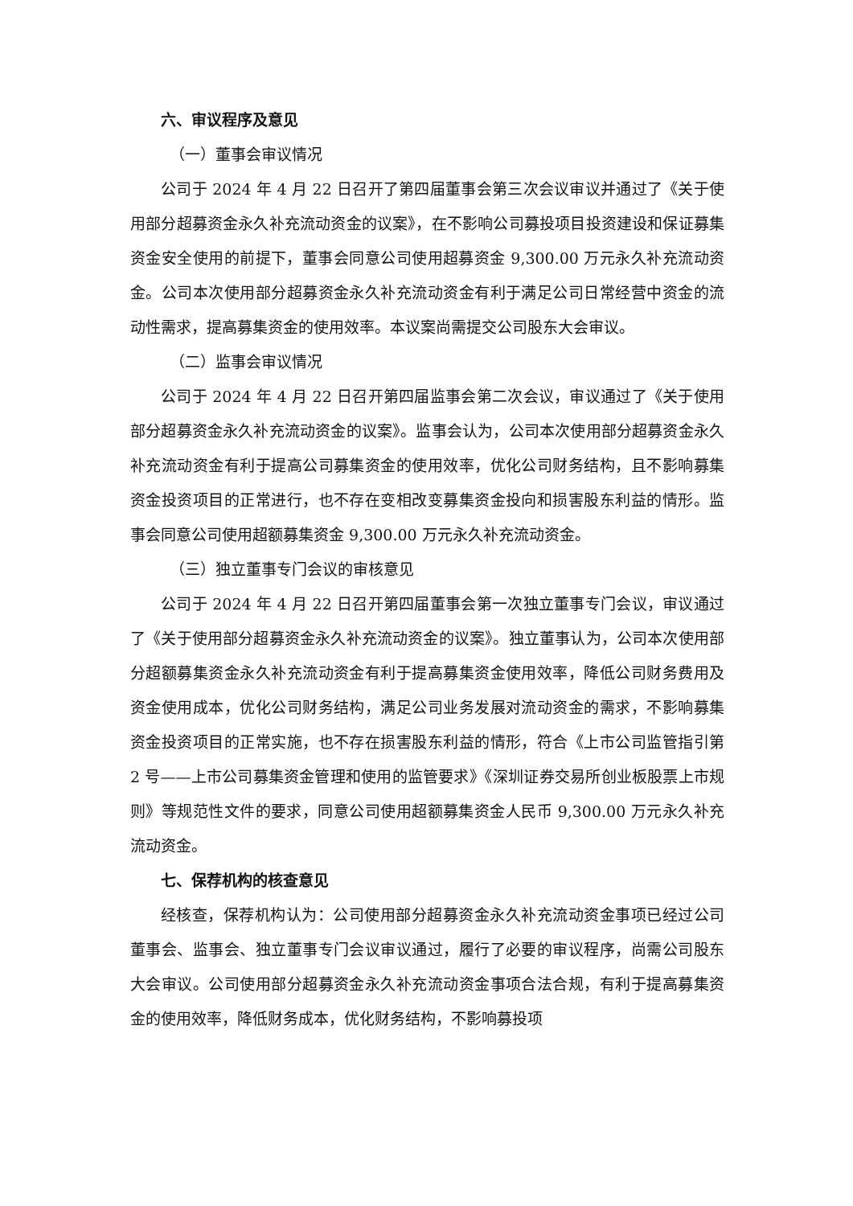六、审议程序及意见
（一）董事会审议情况
公司于 2024 年 4 月 22 日召开了第四届董事会第三次会议审议并通过了《关于使用部分超募资金永久补充流动资金的议案》，在不影响公司募投项目投资建设和保证募集资金安全使用的前提下，董事会同意公司使用超募资金 9,300.00 万元永久补充流动资金。公司本次使用部分超募资金永久补充流动资金有利于满足公司日常经营中资金的流动性需求，提高募集资金的使用效率。本议案尚需提交公司股东大会审议。
（二）监事会审议情况
公司于 2024 年 4 月 22 日召开第四届监事会第二次会议，审议通过了《关于使用部分超募资金永久补充流动资金的议案》。监事会认为，公司本次使用部分超募资金永久补充流动资金有利于提高公司募集资金的使用效率，优化公司财务结构，且不影响募集资金投资项目的正常进行，也不存在变相改变募集资金投向和损害股东利益的情形。监事会同意公司使用超额募集资金 9,300.00 万元永久补充流动资金。
（三）独立董事专门会议的审核意见
公司于 2024 年 4 月 22 日召开第四届董事会第一次独立董事专门会议，审议通过了《关于使用部分超募资金永久补充流动资金的议案》。独立董事认为，公司本次使用部分超额募集资金永久补充流动资金有利于提高募集资金使用效率，降低公司财务费用及资金使用成本，优化公司财务结构，满足公司业务发展对流动资金的需求，不影响募集资金投资项目的正常实施，也不存在损害股东利益的情形，符合《上市公司监管指引第 2 号——上市公司募集资金管理和使用的监管要求》《深圳证券交易所创业板股票上市规则》等规范性文件的要求，同意公司使用超额募集资金人民币 9,300.00 万元永久补充流动资金。
七、保荐机构的核查意见
经核查，保荐机构认为：公司使用部分超募资金永久补充流动资金事项已经过公司董事会、监事会、独立董事专门会议审议通过，履行了必要的审议程序，尚需公司股东大会审议。公司使用部分超募资金永久补充流动资金事项合法合规，有利于提高募集资金的使用效率，降低财务成本，优化财务结构，不影响募投项